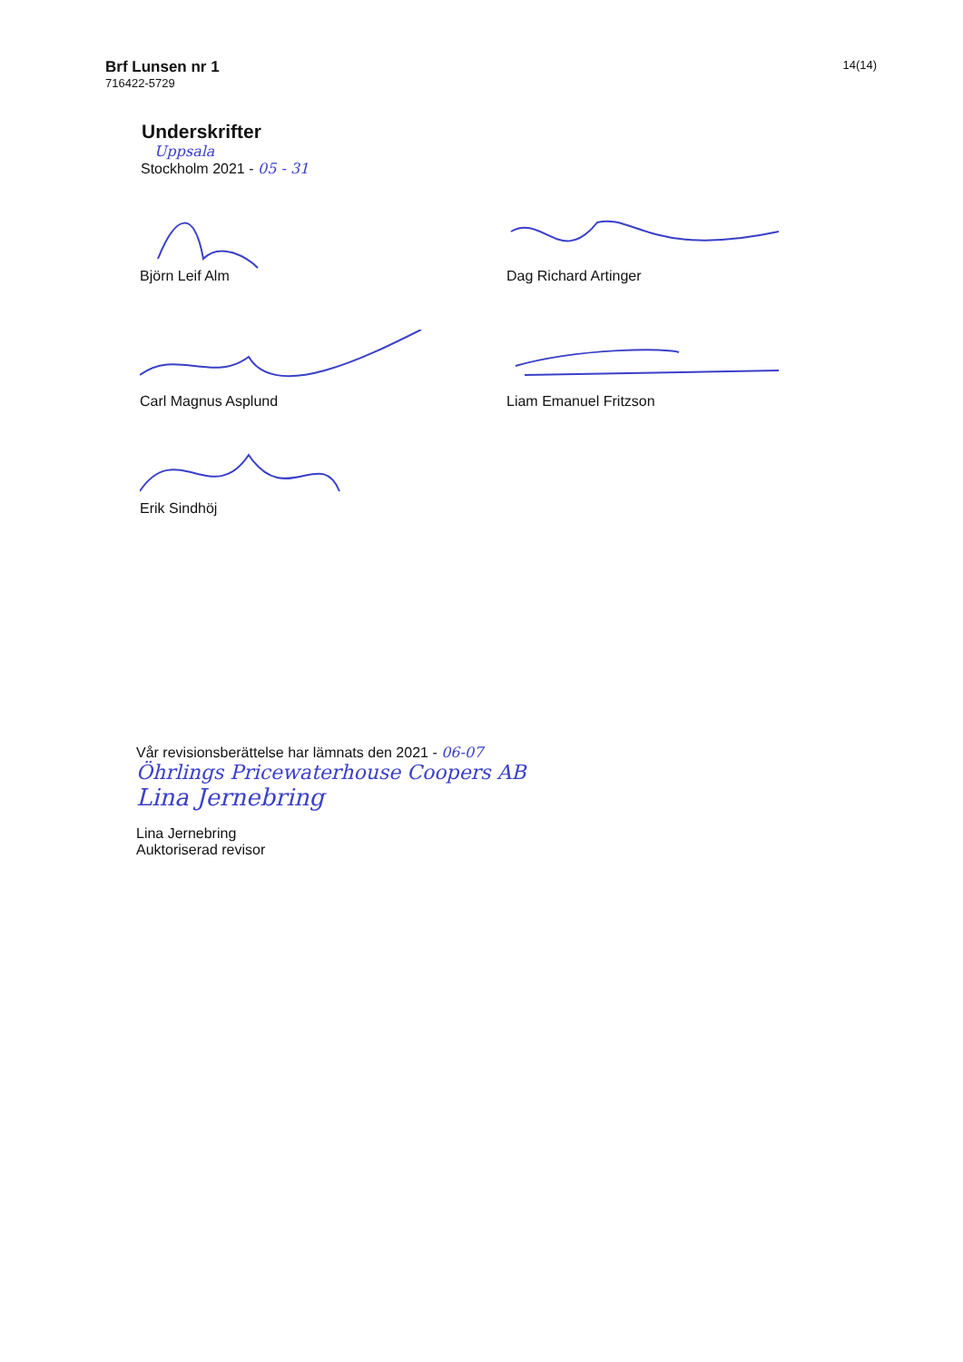Brf Lunsen nr 1
716422-5729
14(14)
Underskrifter
Uppsala
Stockholm 2021 - 05 - 31
Björn Leif Alm Dag Richard Artinger
Carl Magnus Asplund Liam Emanuel Fritzson
Erik Sindhöj
Vår revisionsberättelse har lämnats den 2021 - 06-07
Öhrlings Pricewaterhouse Coopers AB
Lina Jernebring
Lina Jernebring
Auktoriserad revisor